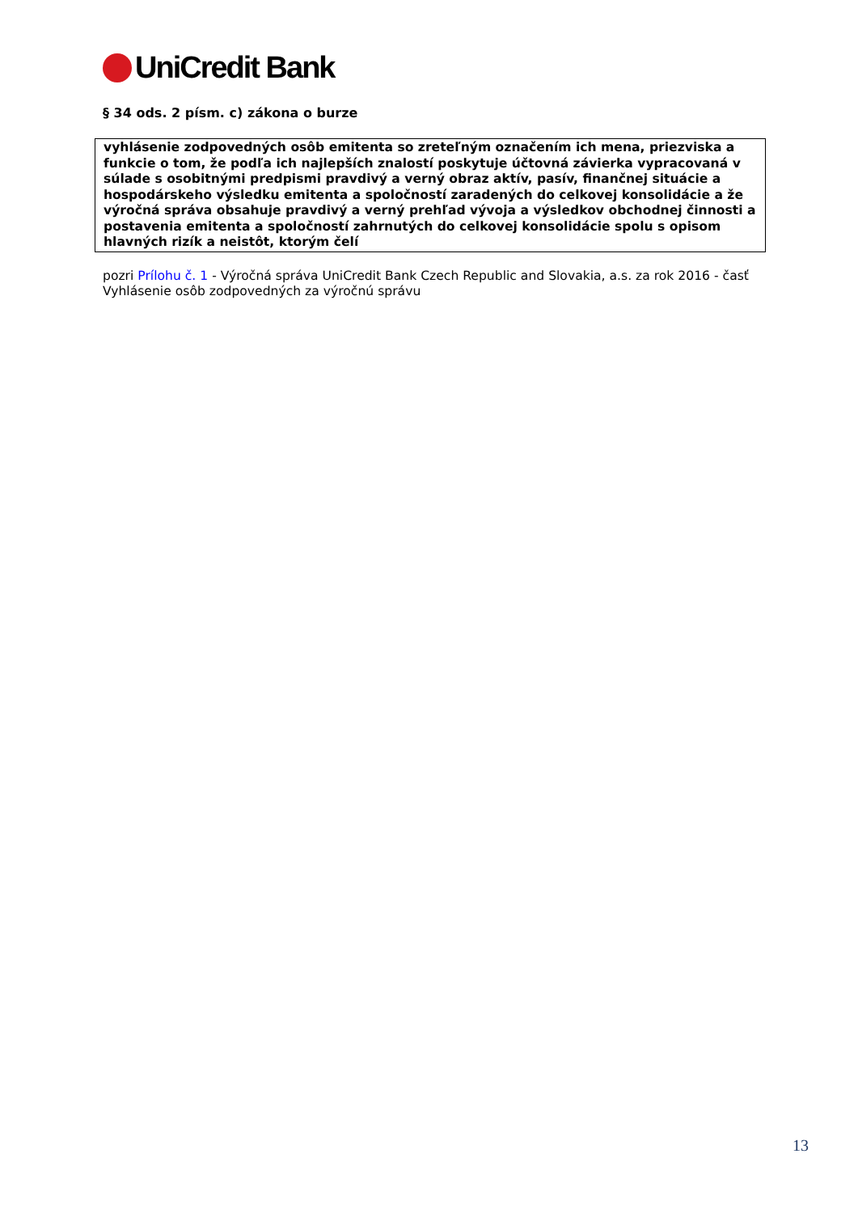UniCredit Bank
§ 34 ods. 2 písm. c) zákona o burze
vyhlásenie zodpovedných osôb emitenta so zreteľným označením ich mena, priezviska a funkcie o tom, že podľa ich najlepších znalostí poskytuje účtovná závierka vypracovaná v súlade s osobitnými predpismi pravdivý a verný obraz aktív, pasív, finančnej situácie a hospodárskeho výsledku emitenta a spoločností zaradených do celkovej konsolidácie a že výročná správa obsahuje pravdivý a verný prehľad vývoja a výsledkov obchodnej činnosti a postavenia emitenta a spoločností zahrnutých do celkovej konsolidácie spolu s opisom hlavných rizík a neistôt, ktorým čelí
pozri Prílohu č. 1 - Výročná správa UniCredit Bank Czech Republic and Slovakia, a.s. za rok 2016 - časť Vyhlásenie osôb zodpovedných za výročnú správu
13